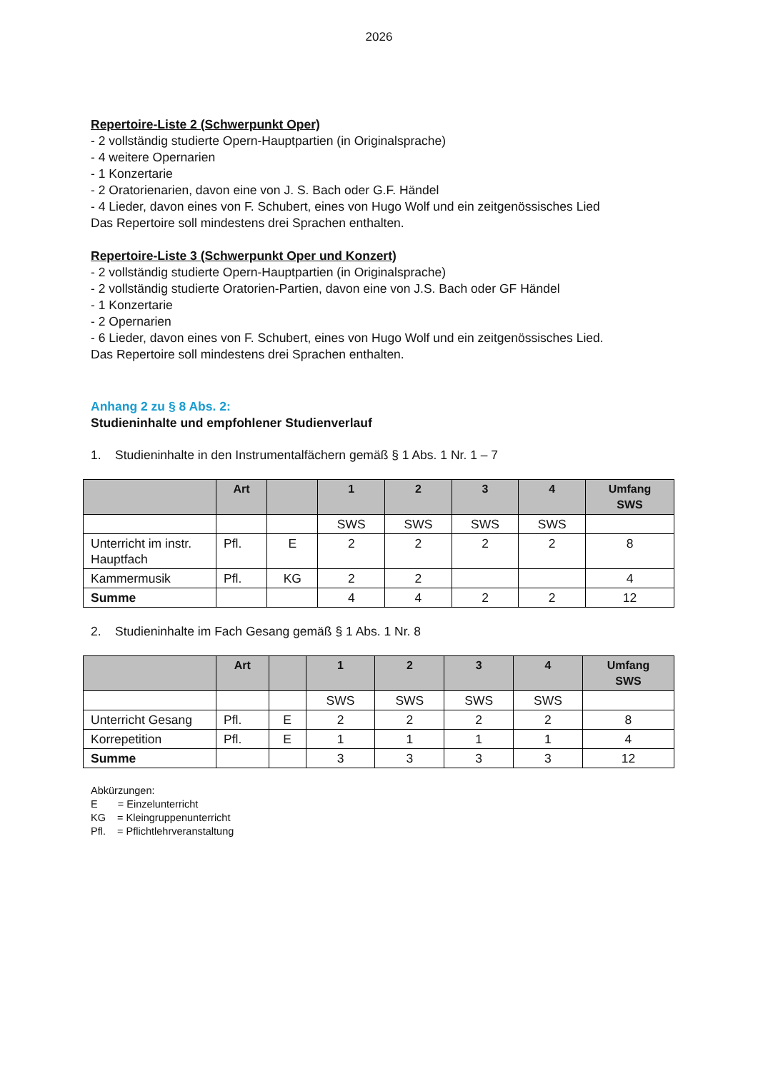2026
Repertoire-Liste 2 (Schwerpunkt Oper)
- 2 vollständig studierte Opern-Hauptpartien (in Originalsprache)
- 4 weitere Opernarien
- 1 Konzertarie
- 2 Oratorienarien, davon eine von J. S. Bach oder G.F. Händel
- 4 Lieder, davon eines von F. Schubert, eines von Hugo Wolf und ein zeitgenössisches Lied
Das Repertoire soll mindestens drei Sprachen enthalten.
Repertoire-Liste 3 (Schwerpunkt Oper und Konzert)
- 2 vollständig studierte Opern-Hauptpartien (in Originalsprache)
- 2 vollständig studierte Oratorien-Partien, davon eine von J.S. Bach oder GF Händel
- 1 Konzertarie
- 2 Opernarien
- 6 Lieder, davon eines von F. Schubert, eines von Hugo Wolf und ein zeitgenössisches Lied.
Das Repertoire soll mindestens drei Sprachen enthalten.
Anhang 2 zu § 8 Abs. 2:
Studieninhalte und empfohlener Studienverlauf
1. Studieninhalte in den Instrumentalfächern gemäß § 1 Abs. 1 Nr. 1 – 7
| | Art | | 1 | 2 | 3 | 4 | Umfang SWS |
| --- | --- | --- | --- | --- | --- | --- | --- |
| | | | SWS | SWS | SWS | SWS | |
| Unterricht im instr. Hauptfach | Pfl. | E | 2 | 2 | 2 | 2 | 8 |
| Kammermusik | Pfl. | KG | 2 | 2 | | | 4 |
| Summe | | | 4 | 4 | 2 | 2 | 12 |
2. Studieninhalte im Fach Gesang gemäß § 1 Abs. 1 Nr. 8
| | Art | | 1 | 2 | 3 | 4 | Umfang SWS |
| --- | --- | --- | --- | --- | --- | --- | --- |
| | | | SWS | SWS | SWS | SWS | |
| Unterricht Gesang | Pfl. | E | 2 | 2 | 2 | 2 | 8 |
| Korrepetition | Pfl. | E | 1 | 1 | 1 | 1 | 4 |
| Summe | | | 3 | 3 | 3 | 3 | 12 |
Abkürzungen:
E = Einzelunterricht
KG = Kleingruppenunterricht
Pfl. = Pflichtlehrveranstaltung